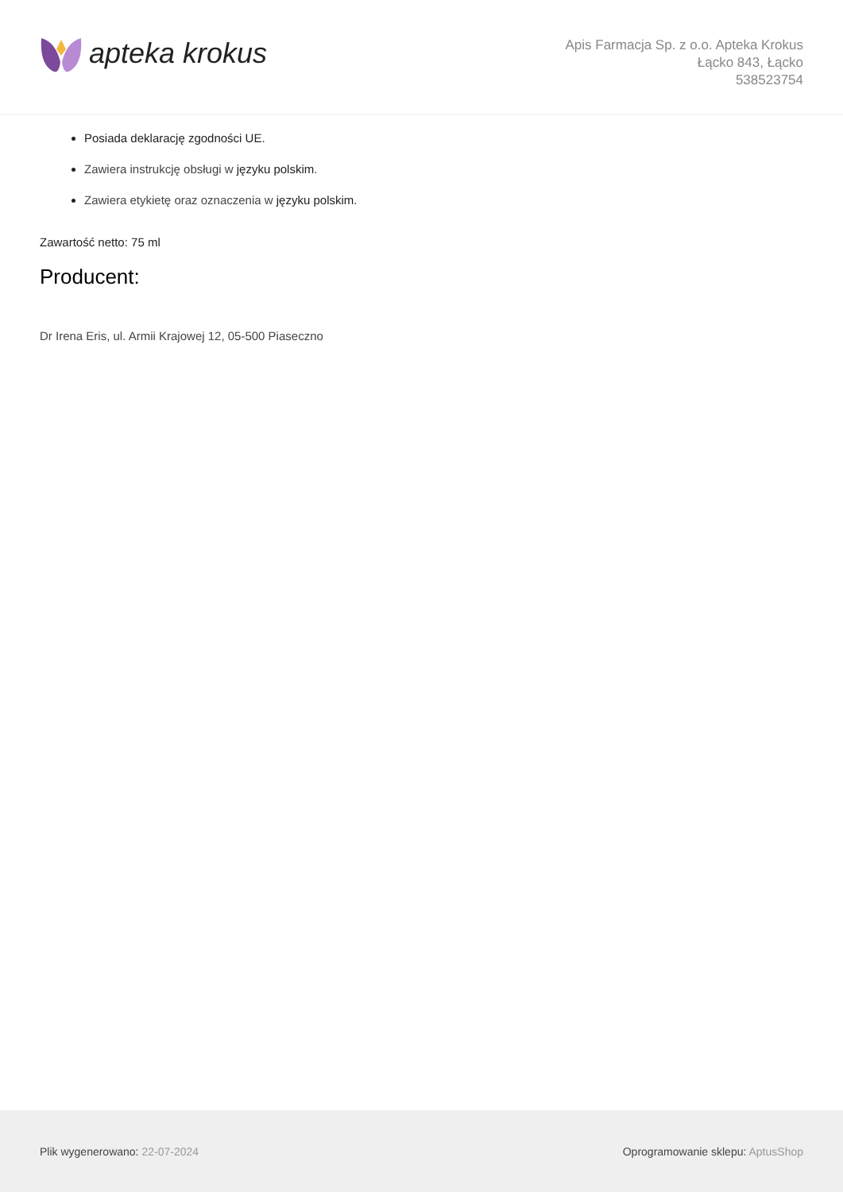apteka krokus
Apis Farmacja Sp. z o.o. Apteka Krokus
Łącko 843, Łącko
538523754
Posiada deklarację zgodności UE.
Zawiera instrukcję obsługi w języku polskim.
Zawiera etykietę oraz oznaczenia w języku polskim.
Zawartość netto: 75 ml
Producent:
Dr Irena Eris, ul. Armii Krajowej 12, 05-500 Piaseczno
Plik wygenerowano: 22-07-2024 Oprogramowanie sklepu: AptusShop